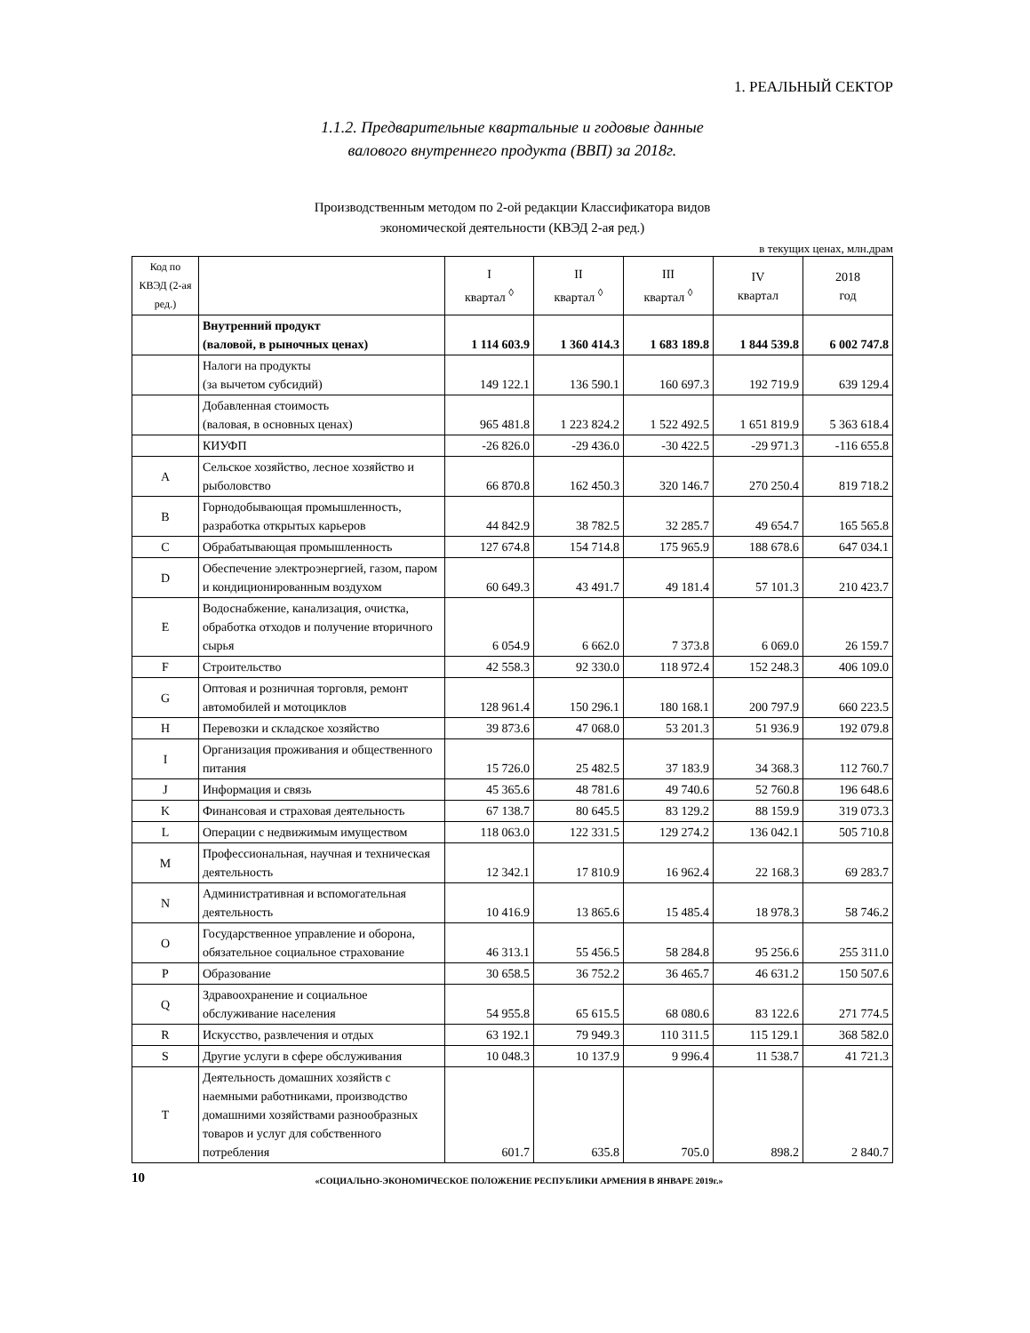1. РЕАЛЬНЫЙ СЕКТОР
1.1.2. Предварительные квартальные и годовые данные
валового внутреннего продукта (ВВП) за 2018г.
Производственным методом по 2-ой редакции Классификатора видов
экономической деятельности (КВЭД 2-ая ред.)
в текущих ценах, млн.драм
| Код по КВЭД (2-ая ред.) | | I квартал <sup>◊</sup> | II квартал <sup>◊</sup> | III квартал <sup>◊</sup> | IV квартал | 2018 год |
| --- | --- | --- | --- | --- | --- | --- |
| | Внутренний продукт (валовой, в рыночных ценах) | 1 114 603.9 | 1 360 414.3 | 1 683 189.8 | 1 844 539.8 | 6 002 747.8 |
| | Налоги на продукты (за вычетом субсидий) | 149 122.1 | 136 590.1 | 160 697.3 | 192 719.9 | 639 129.4 |
| | Добавленная стоимость (валовая, в основных ценах) | 965 481.8 | 1 223 824.2 | 1 522 492.5 | 1 651 819.9 | 5 363 618.4 |
| | КИУФП | -26 826.0 | -29 436.0 | -30 422.5 | -29 971.3 | -116 655.8 |
| A | Сельское хозяйство, лесное хозяйство и рыболовство | 66 870.8 | 162 450.3 | 320 146.7 | 270 250.4 | 819 718.2 |
| B | Горнодобывающая промышленность, разработка открытых карьеров | 44 842.9 | 38 782.5 | 32 285.7 | 49 654.7 | 165 565.8 |
| C | Обрабатывающая промышленность | 127 674.8 | 154 714.8 | 175 965.9 | 188 678.6 | 647 034.1 |
| D | Обеспечение электроэнергией, газом, паром и кондиционированным воздухом | 60 649.3 | 43 491.7 | 49 181.4 | 57 101.3 | 210 423.7 |
| E | Водоснабжение, канализация, очистка, обработка отходов и получение вторичного сырья | 6 054.9 | 6 662.0 | 7 373.8 | 6 069.0 | 26 159.7 |
| F | Строительство | 42 558.3 | 92 330.0 | 118 972.4 | 152 248.3 | 406 109.0 |
| G | Оптовая и розничная торговля, ремонт автомобилей и мотоциклов | 128 961.4 | 150 296.1 | 180 168.1 | 200 797.9 | 660 223.5 |
| H | Перевозки и складское хозяйство | 39 873.6 | 47 068.0 | 53 201.3 | 51 936.9 | 192 079.8 |
| I | Организация проживания и общественного питания | 15 726.0 | 25 482.5 | 37 183.9 | 34 368.3 | 112 760.7 |
| J | Информация и связь | 45 365.6 | 48 781.6 | 49 740.6 | 52 760.8 | 196 648.6 |
| K | Финансовая и страховая деятельность | 67 138.7 | 80 645.5 | 83 129.2 | 88 159.9 | 319 073.3 |
| L | Операции с недвижимым имуществом | 118 063.0 | 122 331.5 | 129 274.2 | 136 042.1 | 505 710.8 |
| M | Профессиональная, научная и техническая деятельность | 12 342.1 | 17 810.9 | 16 962.4 | 22 168.3 | 69 283.7 |
| N | Административная и вспомогательная деятельность | 10 416.9 | 13 865.6 | 15 485.4 | 18 978.3 | 58 746.2 |
| O | Государственное управление и оборона, обязательное социальное страхование | 46 313.1 | 55 456.5 | 58 284.8 | 95 256.6 | 255 311.0 |
| P | Образование | 30 658.5 | 36 752.2 | 36 465.7 | 46 631.2 | 150 507.6 |
| Q | Здравоохранение и социальное обслуживание населения | 54 955.8 | 65 615.5 | 68 080.6 | 83 122.6 | 271 774.5 |
| R | Искусство, развлечения и отдых | 63 192.1 | 79 949.3 | 110 311.5 | 115 129.1 | 368 582.0 |
| S | Другие услуги в сфере обслуживания | 10 048.3 | 10 137.9 | 9 996.4 | 11 538.7 | 41 721.3 |
| T | Деятельность домашних хозяйств с наемными работниками, производство домашними хозяйствами разнообразных товаров и услуг для собственного потребления | 601.7 | 635.8 | 705.0 | 898.2 | 2 840.7 |
10 «СОЦИАЛЬНО-ЭКОНОМИЧЕСКОЕ ПОЛОЖЕНИЕ РЕСПУБЛИКИ АРМЕНИЯ В ЯНВАРЕ 2019г.»